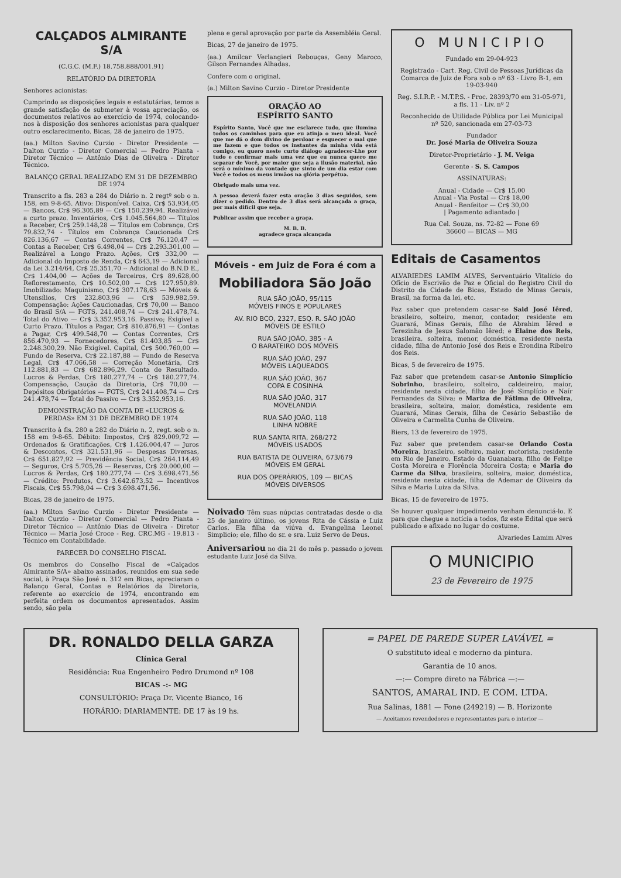CALÇADOS ALMIRANTE S/A
(C.G.C. (M.F.) 18.758.888/001.91)
RELATÓRIO DA DIRETORIA
Senhores acionistas:
Cumprindo as disposições legais e estatutárias, temos a grande satisfação de submeter à vossa apreciação, os documentos relativos ao exercício de 1974, colocando-nos à disposição dos senhores acionistas para qualquer outro esclarecimento. Bicas, 28 de janeiro de 1975.
(aa.) Milton Savino Curzio - Diretor Presidente — Dalton Curzio - Diretor Comercial — Pedro Pianta - Diretor Técnico — Antônio Dias de Oliveira - Diretor Técnico.
BALANÇO GERAL REALIZADO EM 31 DE DEZEMBRO DE 1974
Transcrito a fls. 283 a 284 do Diário n. 2 regtº sob o n. 158, em 9-8-65. Ativo: Disponível. Caixa, Cr$ 53.934,05 — Bancos, Cr$ 96.305,89 — Cr$ 150.239,94. Realizável a curto prazo. Inventários, Cr$ 1.045.564,80 — Títulos a Receber, Cr$ 259.148,28 — Títulos em Cobrança, Cr$ 79.832,74 - Títulos em Cobrança Caucionada Cr$ 826.136,67 — Contas Correntes, Cr$ 76.120,47 — Contas a Receber, Cr$ 6.498,04 — Cr$ 2.293.301,00 — Realizável a Longo Prazo. Ações, Cr$ 332,00 — Adicional do Imposto de Renda, Cr$ 643,19 — Adicional da Lei 3.214/64, Cr$ 25.351,70 -- Adicional do B.N.D E., Cr$ 1.404,00 — Ações de Terceiros, Cr$ 89.628,00 Reflorestamento, Cr$ 10.502,00 — Cr$ 127.950,89. Imobilizado: Maquinismo, Cr$ 307.178,63 — Móveis & Utensílios, Cr$ 232.803,96 — Cr$ 539.982,59. Compensação: Ações Caucionadas, Cr$ 70,00 — Banco do Brasil S/A — FGTS, 241.408,74 — Cr$ 241.478,74. Total do Ativo — Cr$ 3.352.953,16. Passivo; Exigível a Curto Prazo. Títulos a Pagar, Cr$ 810.876,91 — Contas a Pagar, Cr$ 499.548,70 — Contas Correntes, Cr$ 856.470,93 — Fornecedores, Cr$ 81.403,85 — Cr$ 2.248.300,29. Não Exigível. Capital, Cr$ 500.760,00 — Fundo de Reserva, Cr$ 22.187,88 — Fundo de Reserva Legal, Cr$ 47.066,58 — Correção Monetária, Cr$ 112.881,83 — Cr$ 682.896,29. Conta de Resultado. Lucros & Perdas, Cr$ 180.277,74 -- Cr$ 180.277,74. Compensação, Caução da Diretoria, Cr$ 70,00 — Depósitos Obrigatórios — FGTS, Cr$ 241.408,74 — Cr$ 241.478,74 — Total do Passivo — Cr$ 3.352.953,16.
DEMONSTRAÇÃO DA CONTA DE «LUCROS & PERDAS» EM 31 DE DEZEMBRO DE 1974
Transcrito à fls. 280 a 282 do Diário n. 2, regt. sob o n. 158 em 9-8-65. Débito: Impostos, Cr$ 829.009,72 — Ordenados & Gratificações, Cr$ 1.426.004,47 — Juros & Descontos, Cr$ 321.531,96 — Despesas Diversas, Cr$ 651.827,92 — Previdência Social, Cr$ 264.114,49 — Seguros, Cr$ 5.705,26 — Reservas, Cr$ 20.000,00 — Lucros & Perdas, Cr$ 180.277,74 — Cr$ 3.698.471,56 — Crédito: Produtos, Cr$ 3.642.673,52 — Incentivos Fiscais, Cr$ 55.798,04 — Cr$ 3.698.471,56.
Bicas, 28 de janeiro de 1975.
(aa.) Milton Savino Curzio - Diretor Presidente — Dalton Curzio - Diretor Comercial — Pedro Pianta - Diretor Técnico — Antônio Dias de Oliveira - Diretor Técnico — Maria José Croce - Reg. CRC.MG - 19.813 - Técnico em Contabilidade.
PARECER DO CONSELHO FISCAL
Os membros do Conselho Fiscal de «Calçados Almirante S/A» abaixo assinados, reunidos em sua sede social, à Praça São José n. 312 em Bicas, apreciaram o Balanço Geral, Contas e Relatórios da Diretoria, referente ao exercício de 1974, encontrando em perfeita ordem os documentos apresentados. Assim sendo, são pela
plena e geral aprovação por parte da Assembléia Geral.
Bicas, 27 de janeiro de 1975.
(aa.) Amilcar Verlangieri Rebouças, Geny Maroco, Gilson Fernandes Alhadas.
Confere com o original.
(a.) Milton Savino Curzio - Diretor Presidente
ORAÇÃO AO
ESPÍRITO SANTO
Espírito Santo, Você que me esclarece tudo, que ilumina todos os caminhos para que eu atinja o meu ideal. Você que me dá o dom divino de perdoar e esquecer o mal que me fazem e que todos os instantes da minha vida está comigo, eu quero neste curto diálogo agradecer-Lhe por tudo e confirmar mais uma vez que eu nunca quero me separar de Você, por maior que seja a ilusão material, não será o mínimo da vontade que sinto de um dia estar com Você e todos os meus irmãos na glória perpétua.
Obrigado mais uma vez.
A pessoa deverá fazer esta oração 3 dias seguidos, sem dizer o pedido. Dentro de 3 dias será alcançada a graça, por mais difícil que seja.
Publicar assim que receber a graça.
M. B. B.
agradece graça alcançada
Móveis - em Juiz de Fora é com a
Mobiliadora São João
RUA SÃO JOÃO, 95/115
MÓVEIS FINOS E POPULARES
AV. RIO BCO, 2327, ESQ. R. SÃO JOÃO
MÓVEIS DE ESTILO
RUA SÃO JOÃO, 385 - A
O BARATEIRO DOS MÓVEIS
RUA SÃO JOÃO, 297
MÓVEIS LAQUEADOS
RUA SÃO JOÃO, 367
COPA E COSINHA
RUA SÃO JOÃO, 317
MOVELANDIA
RUA SÃO JOÃO, 118
LINHA NOBRE
RUA SANTA RITA, 268/272
MÓVEIS USADOS
RUA BATISTA DE OLIVEIRA, 673/679
MÓVEIS EM GERAL
RUA DOS OPERÁRIOS, 109 — BICAS
MÓVEIS DIVERSOS
Noivado Têm suas núpcias contratadas desde o dia 25 de janeiro último, os jovens Rita de Cássia e Luiz Carlos. Ela filha da viúva d. Evangelina Leonel Simplicio; ele, filho do sr. e sra. Luiz Servo de Deus.
Aniversariou no dia 21 do mês p. passado o jovem estudante Luiz José da Silva.
O MUNICIPIO
Fundado em 29-04-923
Registrado - Cart. Reg. Civil de Pessoas Jurídicas da Comarca de Juiz de Fora sob o nº 63 - Livro B-1, em 19-03-940
Reg. S.I.R.P. - M.T.P.S. - Proc. 28393/70 em 31-05-971, a fls. 11 - Liv. nº 2
Reconhecido de Utilidade Pública por Lei Municipal nº 520, sancionada em 27-03-73
Fundador
Dr. José Maria de Oliveira Souza
Diretor-Proprietário - J. M. Veiga
Gerente - S. S. Campos
ASSINATURAS:
Anual - Cidade — Cr$ 15,00
Anual - Via Postal — Cr$ 18,00
Anual - Benfeitor — Cr$ 30,00
| Pagamento adiantado |
Rua Cel. Souza, ns. 72-82 — Fone 69
36600 — BICAS — MG
Editais de Casamentos
ALVARIEDES LAMIM ALVES, Serventuário Vitalício do Ofício de Escrivão de Paz e Oficial do Registro Civil do Distrito da Cidade de Bicas, Estado de Minas Gerais, Brasil, na forma da lei, etc.
Faz saber que pretendem casar-se Said José Iêred, brasileiro, solteiro, menor, contador, residente em Guarará, Minas Gerais, filho de Abrahim Iêred e Terezinha de Jesus Salomão Iêred; e Elaine dos Reis, brasileira, solteira, menor, doméstica, residente nesta cidade, filha de Antonio José dos Reis e Erondina Ribeiro dos Reis.
Bicas, 5 de fevereiro de 1975.
Faz saber que pretendem casar-se Antonio Simplício Sobrinho, brasileiro, solteiro, caldeireiro, maior, residente nesta cidade, filho de José Simplício e Naír Fernandes da Silva; e Mariza de Fátima de Oliveira, brasileira, solteira, maior, doméstica, residente em Guarará, Minas Gerais, filha de Cesário Sebastião de Oliveira e Carmelita Cunha de Oliveira.
Biers, 13 de fevereiro de 1975.
Faz saber que pretendem casar-se Orlando Costa Moreira, brasileiro, solteiro, maior, motorista, residente em Rio de Janeiro, Estado da Guanabara, filho de Felipe Costa Moreira e Florência Moreira Costa; e Maria do Carme da Silva, brasileira, solteira, maior, doméstica, residente nesta cidade, filha de Ademar de Oliveira da Silva e Maria Luiza da Silva.
Bicas, 15 de fevereiro de 1975.
Se houver qualquer impedimento venham denunciá-lo. E para que chegue a notícia a todos, fiz este Edital que será publicado e afixado no lugar do costume.
Alvariedes Lamim Alves
O MUNICIPIO
23 de Fevereiro de 1975
DR. RONALDO DELLA GARZA
Clínica Geral
Residência: Rua Engenheiro Pedro Drumond nº 108
BICAS -:- MG
CONSULTÓRIO: Praça Dr. Vicente Bianco, 16
HORÁRIO: DIARIAMENTE: DE 17 às 19 hs.
= PAPEL DE PAREDE SUPER LAVÁVEL =
O substituto ideal e moderno da pintura.
Garantia de 10 anos.
—:— Compre direto na Fábrica —:—
SANTOS, AMARAL IND. E COM. LTDA.
Rua Salinas, 1881 — Fone (249219) — B. Horizonte
— Aceitamos revendedores e representantes para o interior —